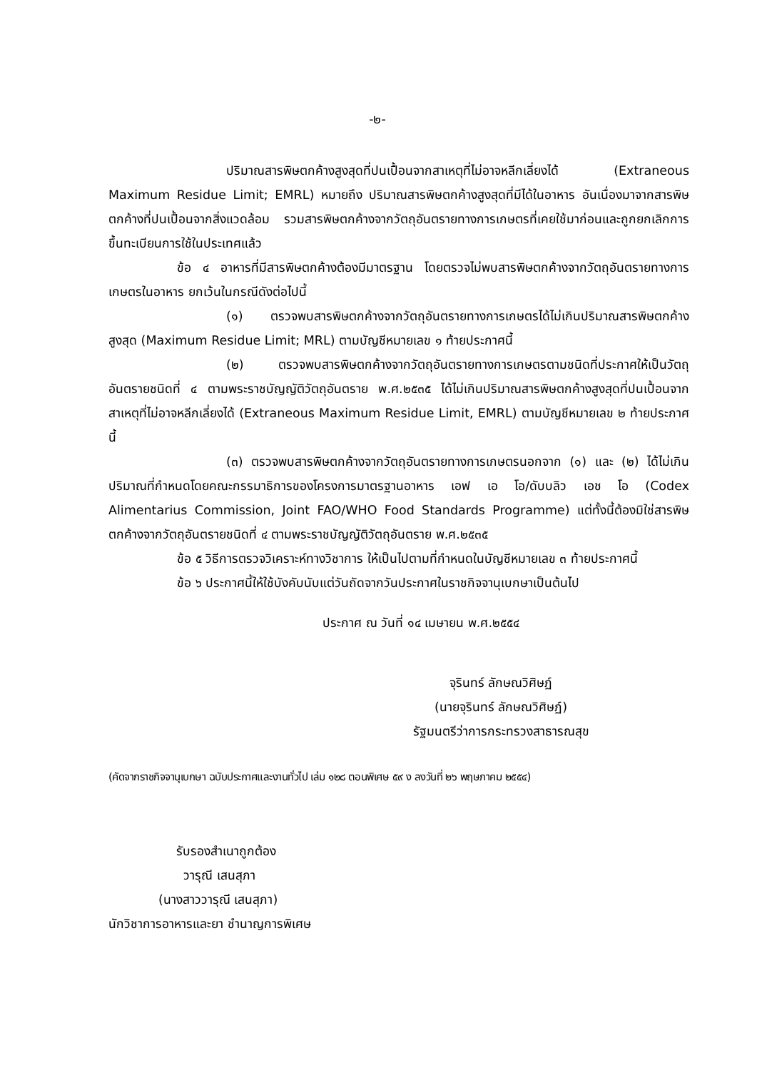-๒-
ปริมาณสารพิษตกค้างสูงสุดที่ปนเปื้อนจากสาเหตุที่ไม่อาจหลีกเลี่ยงได้ (Extraneous Maximum Residue Limit; EMRL) หมายถึง ปริมาณสารพิษตกค้างสูงสุดที่มีได้ในอาหาร อันเนื่องมาจากสารพิษตกค้างที่ปนเปื้อนจากสิ่งแวดล้อม รวมสารพิษตกค้างจากวัตถุอันตรายทางการเกษตรที่เคยใช้มาก่อนและถูกยกเลิกการขึ้นทะเบียนการใช้ในประเทศแล้ว
ข้อ ๔ อาหารที่มีสารพิษตกค้างต้องมีมาตรฐาน โดยตรวจไม่พบสารพิษตกค้างจากวัตถุอันตรายทางการเกษตรในอาหาร ยกเว้นในกรณีดังต่อไปนี้
(๑) ตรวจพบสารพิษตกค้างจากวัตถุอันตรายทางการเกษตรได้ไม่เกินปริมาณสารพิษตกค้างสูงสุด (Maximum Residue Limit; MRL) ตามบัญชีหมายเลข ๑ ท้ายประกาศนี้
(๒) ตรวจพบสารพิษตกค้างจากวัตถุอันตรายทางการเกษตรตามชนิดที่ประกาศให้เป็นวัตถุอันตรายชนิดที่ ๔ ตามพระราชบัญญัติวัตถุอันตราย พ.ศ.๒๕๓๕ ได้ไม่เกินปริมาณสารพิษตกค้างสูงสุดที่ปนเปื้อนจากสาเหตุที่ไม่อาจหลีกเลี่ยงได้ (Extraneous Maximum Residue Limit, EMRL) ตามบัญชีหมายเลข ๒ ท้ายประกาศนี้
(๓) ตรวจพบสารพิษตกค้างจากวัตถุอันตรายทางการเกษตรนอกจาก (๑) และ (๒) ได้ไม่เกินปริมาณที่กำหนดโดยคณะกรรมาธิการของโครงการมาตรฐานอาหาร เอฟ เอ โอ/ดับบลิว เอช โอ (Codex Alimentarius Commission, Joint FAO/WHO Food Standards Programme) แต่ทั้งนี้ต้องมิใช่สารพิษตกค้างจากวัตถุอันตรายชนิดที่ ๔ ตามพระราชบัญญัติวัตถุอันตราย พ.ศ.๒๕๓๕
ข้อ ๕ วิธีการตรวจวิเคราะห์ทางวิชาการ ให้เป็นไปตามที่กำหนดในบัญชีหมายเลข ๓ ท้ายประกาศนี้
ข้อ ๖ ประกาศนี้ให้ใช้บังคับนับแต่วันถัดจากวันประกาศในราชกิจจานุเบกษาเป็นต้นไป
ประกาศ ณ วันที่ ๑๔ เมษายน พ.ศ.๒๕๕๔
จุรินทร์ ลักษณวิศิษฏ์
(นายจุรินทร์ ลักษณวิศิษฏ์)
รัฐมนตรีว่าการกระทรวงสาธารณสุข
(คัดจากราชกิจจานุเบกษา ฉบับประกาศและงานทั่วไป เล่ม ๑๒๘ ตอนพิเศษ ๕๙ ง ลงวันที่ ๒๖ พฤษภาคม ๒๕๕๔)
รับรองสำเนาถูกต้อง
วารุณี เสนสุภา
(นางสาววารุณี เสนสุภา)
นักวิชาการอาหารและยา ชำนาญการพิเศษ